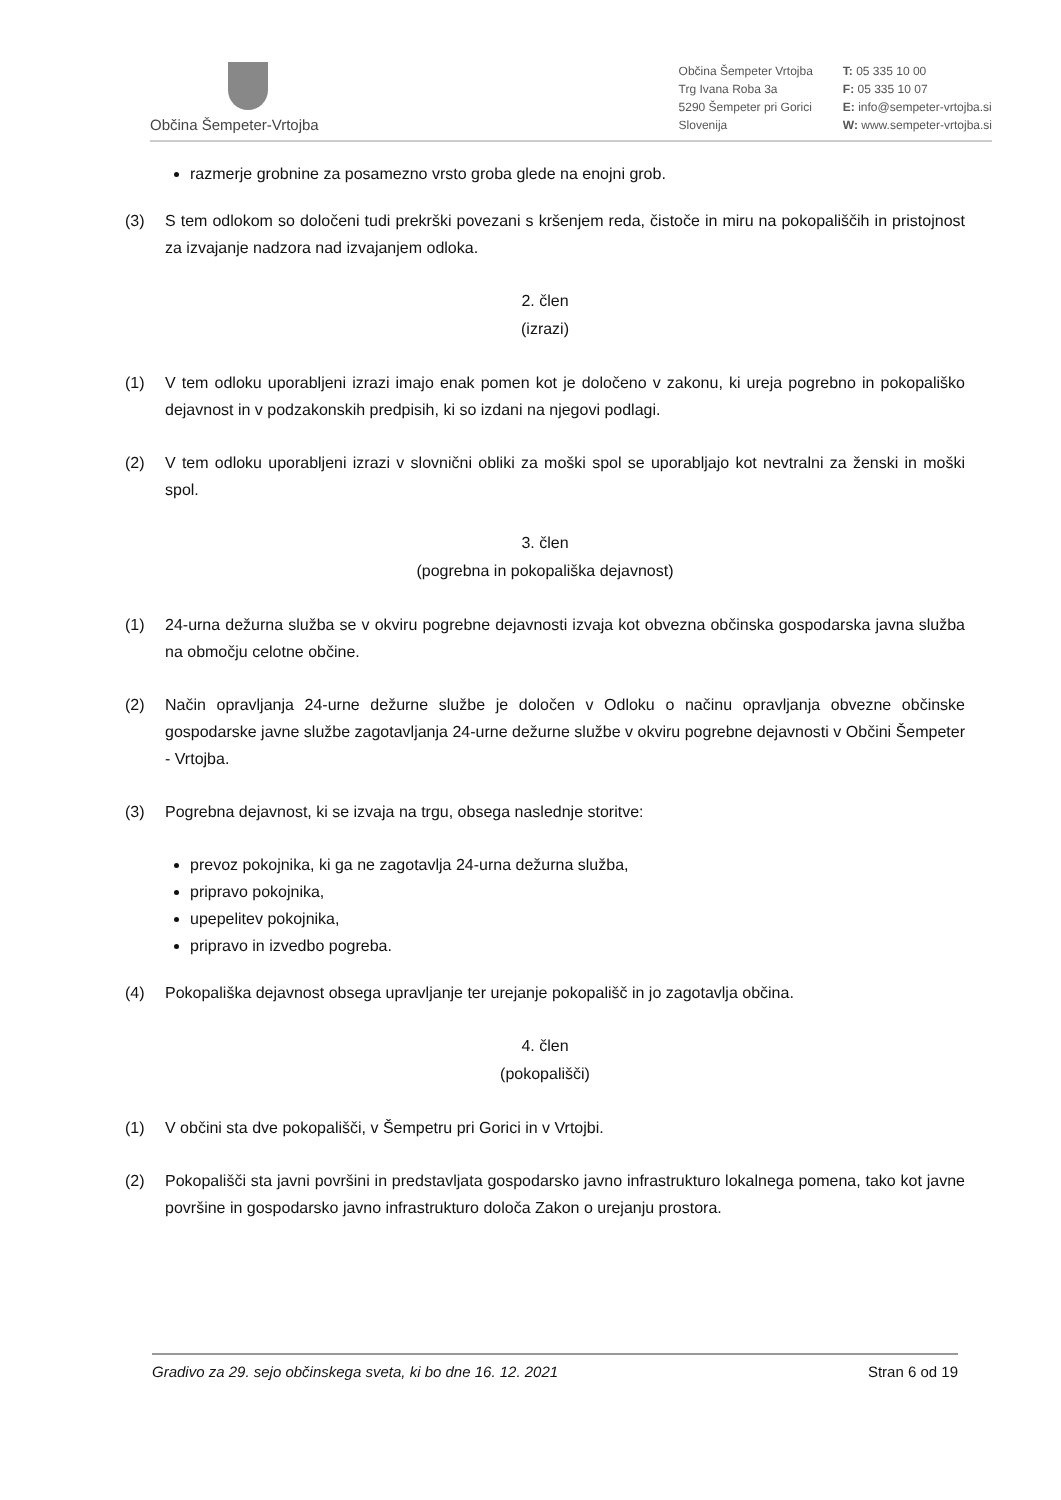Občina Šempeter-Vrtojba
Občina Šempeter Vrtojba
Trg Ivana Roba 3a
5290 Šempeter pri Gorici
Slovenija
T: 05 335 10 00
F: 05 335 10 07
E: info@sempeter-vrtojba.si
W: www.sempeter-vrtojba.si
razmerje grobnine za posamezno vrsto groba glede na enojni grob.
(3) S tem odlokom so določeni tudi prekrški povezani s kršenjem reda, čistoče in miru na pokopališčih in pristojnost za izvajanje nadzora nad izvajanjem odloka.
2. člen
(izrazi)
(1) V tem odloku uporabljeni izrazi imajo enak pomen kot je določeno v zakonu, ki ureja pogrebno in pokopališko dejavnost in v podzakonskih predpisih, ki so izdani na njegovi podlagi.
(2) V tem odloku uporabljeni izrazi v slovnični obliki za moški spol se uporabljajo kot nevtralni za ženski in moški spol.
3. člen
(pogrebna in pokopališka dejavnost)
(1) 24-urna dežurna služba se v okviru pogrebne dejavnosti izvaja kot obvezna občinska gospodarska javna služba na območju celotne občine.
(2) Način opravljanja 24-urne dežurne službe je določen v Odloku o načinu opravljanja obvezne občinske gospodarske javne službe zagotavljanja 24-urne dežurne službe v okviru pogrebne dejavnosti v Občini Šempeter - Vrtojba.
(3) Pogrebna dejavnost, ki se izvaja na trgu, obsega naslednje storitve:
prevoz pokojnika, ki ga ne zagotavlja 24-urna dežurna služba,
pripravo pokojnika,
upepelitev pokojnika,
pripravo in izvedbo pogreba.
(4) Pokopališka dejavnost obsega upravljanje ter urejanje pokopališč in jo zagotavlja občina.
4. člen
(pokopališči)
(1) V občini sta dve pokopališči, v Šempetru pri Gorici in v Vrtojbi.
(2) Pokopališči sta javni površini in predstavljata gospodarsko javno infrastrukturo lokalnega pomena, tako kot javne površine in gospodarsko javno infrastrukturo določa Zakon o urejanju prostora.
Gradivo za 29. sejo občinskega sveta, ki bo dne 16. 12. 2021 Stran 6 od 19